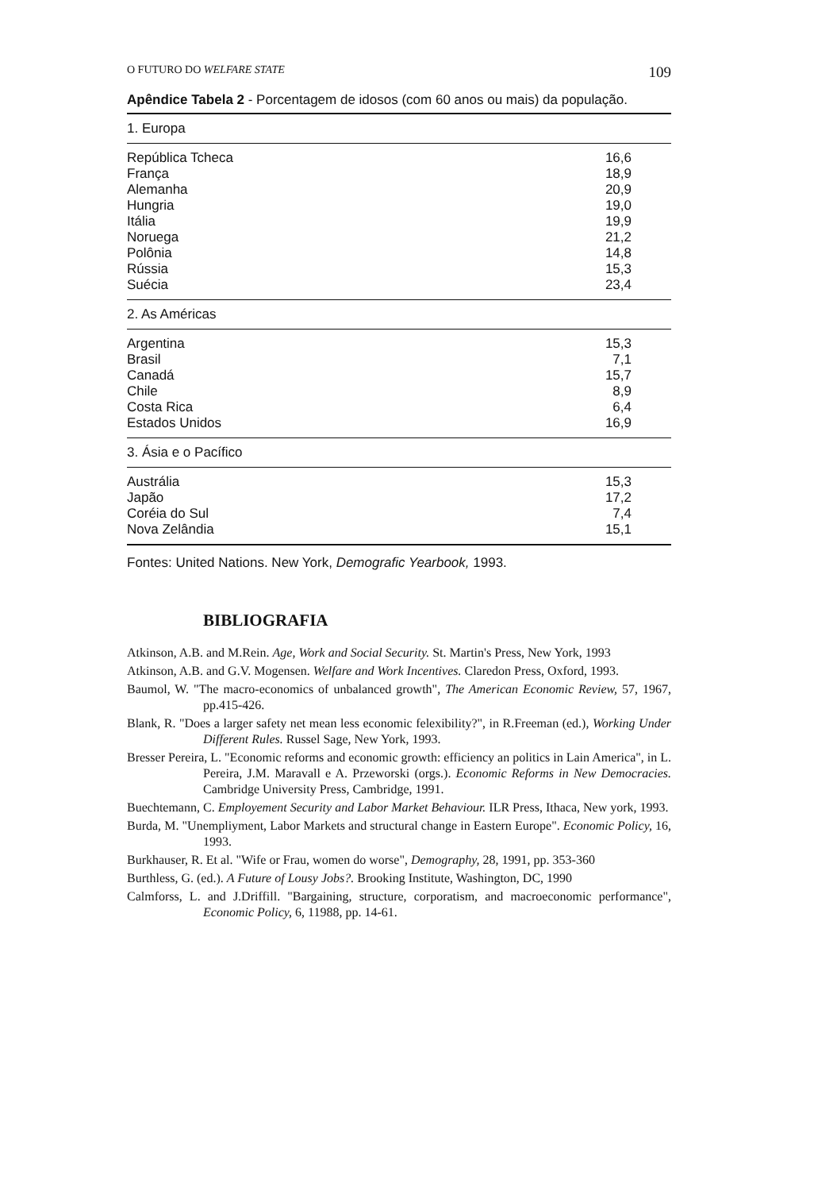O FUTURO DO WELFARE STATE 109
Apêndice Tabela 2 - Porcentagem de idosos (com 60 anos ou mais) da população.
| 1. Europa | |
| República Tcheca | 16,6 |
| França | 18,9 |
| Alemanha | 20,9 |
| Hungria | 19,0 |
| Itália | 19,9 |
| Noruega | 21,2 |
| Polônia | 14,8 |
| Rússia | 15,3 |
| Suécia | 23,4 |
| 2. As Américas | |
| Argentina | 15,3 |
| Brasil | 7,1 |
| Canadá | 15,7 |
| Chile | 8,9 |
| Costa Rica | 6,4 |
| Estados Unidos | 16,9 |
| 3. Ásia e o Pacífico | |
| Austrália | 15,3 |
| Japão | 17,2 |
| Coréia do Sul | 7,4 |
| Nova Zelândia | 15,1 |
Fontes: United Nations. New York, Demografic Yearbook, 1993.
BIBLIOGRAFIA
Atkinson, A.B. and M.Rein. Age, Work and Social Security. St. Martin's Press, New York, 1993
Atkinson, A.B. and G.V. Mogensen. Welfare and Work Incentives. Claredon Press, Oxford, 1993.
Baumol, W. "The macro-economics of unbalanced growth", The American Economic Review, 57, 1967, pp.415-426.
Blank, R. "Does a larger safety net mean less economic felexibility?", in R.Freeman (ed.), Working Under Different Rules. Russel Sage, New York, 1993.
Bresser Pereira, L. "Economic reforms and economic growth: efficiency an politics in Lain America", in L. Pereira, J.M. Maravall e A. Przeworski (orgs.). Economic Reforms in New Democracies. Cambridge University Press, Cambridge, 1991.
Buechtemann, C. Employement Security and Labor Market Behaviour. ILR Press, Ithaca, New york, 1993.
Burda, M. "Unempliyment, Labor Markets and structural change in Eastern Europe". Economic Policy, 16, 1993.
Burkhauser, R. Et al. "Wife or Frau, women do worse", Demography, 28, 1991, pp. 353-360
Burthless, G. (ed.). A Future of Lousy Jobs?. Brooking Institute, Washington, DC, 1990
Calmforss, L. and J.Driffill. "Bargaining, structure, corporatism, and macroeconomic performance", Economic Policy, 6, 11988, pp. 14-61.